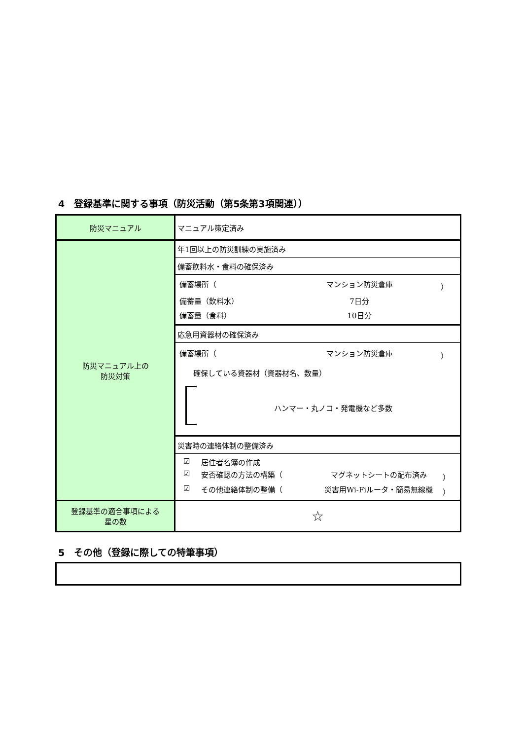4　登録基準に関する事項（防災活動（第5条第3項関連））
| 防災マニュアル | マニュアル策定済み |
| 防災マニュアル上の 防災対策 | 年1回以上の防災訓練の実施済み |
| | 備蓄飲料水・食料の確保済み |
| | 備蓄場所（ マンション防災倉庫 ） 備蓄量（飲料水） 7日分 備蓄量（食料） 10日分 |
| | 応急用資器材の確保済み |
| | 備蓄場所（ マンション防災倉庫 ） 確保している資器材（資器材名、数量） ハンマー・丸ノコ・発電機など多数 |
| | 災害時の連絡体制の整備済み |
| | ☑ 居住者名簿の作成 ☑ 安否確認の方法の構築（ マグネットシートの配布済み ） ☑ その他連絡体制の整備（ 災害用Wi-Fiルータ・簡易無線機 ） |
| 登録基準の適合事項による 星の数 | ☆ |
5　その他（登録に際しての特筆事項）